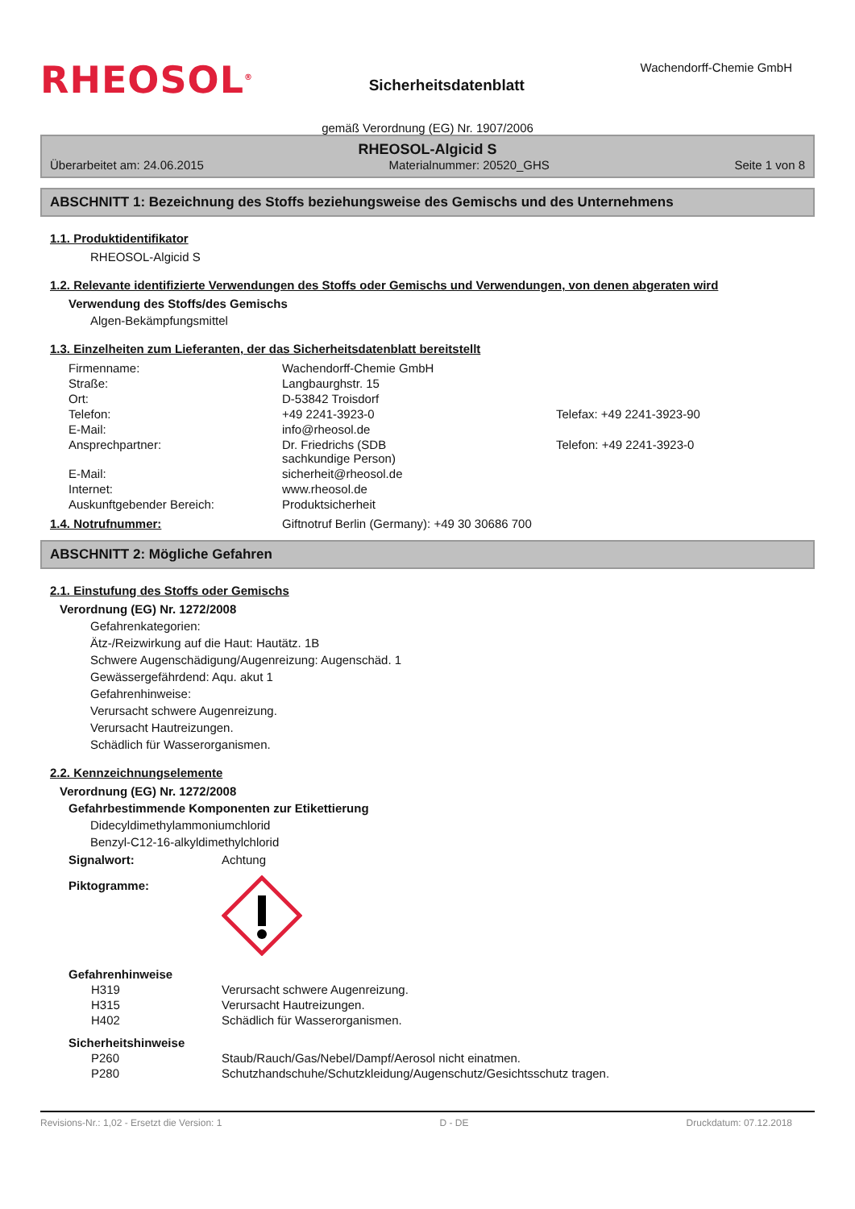RHEOSOL<sup>®</sup>
Sicherheitsdatenblatt
Wachendorff-Chemie GmbH
gemäß Verordnung (EG) Nr. 1907/2006
RHEOSOL-Algicid S
Überarbeitet am: 24.06.2015 Materialnummer: 20520_GHS Seite 1 von 8
ABSCHNITT 1: Bezeichnung des Stoffs beziehungsweise des Gemischs und des Unternehmens
1.1. Produktidentifikator
RHEOSOL-Algicid S
1.2. Relevante identifizierte Verwendungen des Stoffs oder Gemischs und Verwendungen, von denen abgeraten wird
Verwendung des Stoffs/des Gemischs
Algen-Bekämpfungsmittel
1.3. Einzelheiten zum Lieferanten, der das Sicherheitsdatenblatt bereitstellt
| Firmenname: | Wachendorff-Chemie GmbH | |
| Straße: | Langbaurghstr. 15 | |
| Ort: | D-53842 Troisdorf | |
| Telefon: | +49 2241-3923-0 | Telefax: +49 2241-3923-90 |
| E-Mail: | info@rheosol.de | |
| Ansprechpartner: | Dr. Friedrichs (SDB sachkundige Person) | Telefon: +49 2241-3923-0 |
| E-Mail: | sicherheit@rheosol.de | |
| Internet: | www.rheosol.de | |
| Auskunftgebender Bereich: | Produktsicherheit | |
1.4. Notrufnummer: Giftnotruf Berlin (Germany): +49 30 30686 700
ABSCHNITT 2: Mögliche Gefahren
2.1. Einstufung des Stoffs oder Gemischs
Verordnung (EG) Nr. 1272/2008
Gefahrenkategorien:
Ätz-/Reizwirkung auf die Haut: Hautätz. 1B
Schwere Augenschädigung/Augenreizung: Augenschäd. 1
Gewässergefährdend: Aqu. akut 1
Gefahrenhinweise:
Verursacht schwere Augenreizung.
Verursacht Hautreizungen.
Schädlich für Wasserorganismen.
2.2. Kennzeichnungselemente
Verordnung (EG) Nr. 1272/2008
Gefahrbestimmende Komponenten zur Etikettierung
Didecyldimethylammoniumchlorid
Benzyl-C12-16-alkyldimethylchlorid
| Signalwort: | Achtung |
| Piktogramme: | |
| Gefahrenhinweise | |
| H319 | Verursacht schwere Augenreizung. |
| H315 | Verursacht Hautreizungen. |
| H402 | Schädlich für Wasserorganismen. |
| Sicherheitshinweise | |
| P260 | Staub/Rauch/Gas/Nebel/Dampf/Aerosol nicht einatmen. |
| P280 | Schutzhandschuhe/Schutzkleidung/Augenschutz/Gesichtsschutz tragen. |
Revisions-Nr.: 1,02 - Ersetzt die Version: 1 D - DE Druckdatum: 07.12.2018